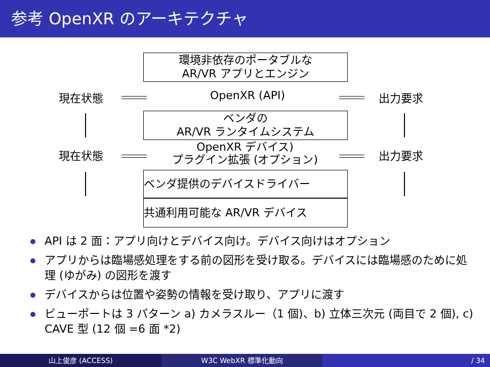参考 OpenXR のアーキテクチャ
環境非依存のポータブルな
AR/VR アプリとエンジン
現在状態 OpenXR (API) 出力要求
ベンダの
AR/VR ランタイムシステム
現在状態
OpenXR デバイス)
プラグイン拡張 (オプション)
出力要求
ベンダ提供のデバイスドライバー
共通利用可能な AR/VR デバイス
API は 2 面：アプリ向けとデバイス向け。デバイス向けはオプション
アプリからは臨場感処理をする前の図形を受け取る。デバイスには臨場感のために処理 (ゆがみ) の図形を渡す
デバイスからは位置や姿勢の情報を受け取り、アプリに渡す
ビューポートは 3 パターン a) カメラスルー（1 個)、b) 立体三次元 (両目で 2 個), c) CAVE 型 (12 個 =6 面 *2)
山上俊彦 (ACCESS) W3C WebXR 標準化動向 / 34